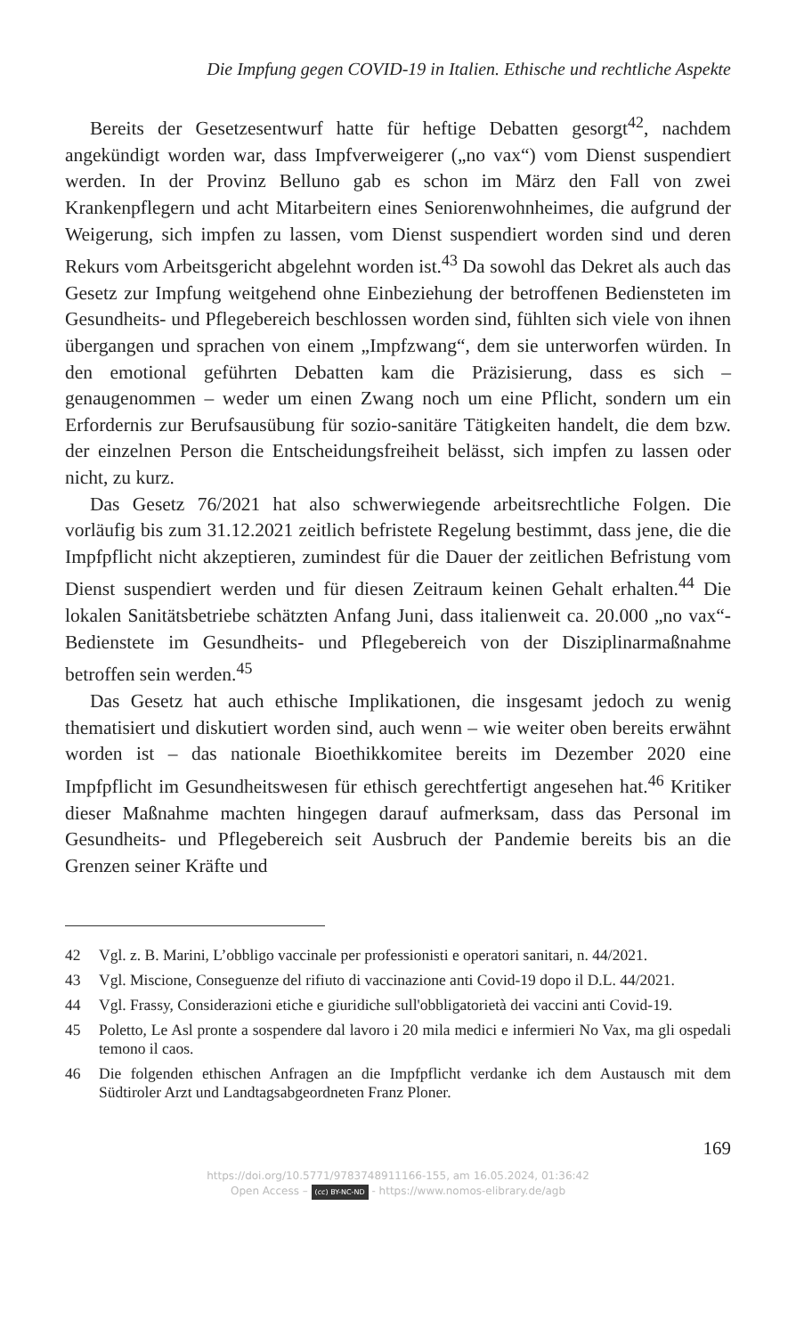Die Impfung gegen COVID-19 in Italien. Ethische und rechtliche Aspekte
Bereits der Gesetzesentwurf hatte für heftige Debatten gesorgt<sup>42</sup>, nachdem angekündigt worden war, dass Impfverweigerer („no vax“) vom Dienst suspendiert werden. In der Provinz Belluno gab es schon im März den Fall von zwei Krankenpflegern und acht Mitarbeitern eines Seniorenwohnheimes, die aufgrund der Weigerung, sich impfen zu lassen, vom Dienst suspendiert worden sind und deren Rekurs vom Arbeitsgericht abgelehnt worden ist.<sup>43</sup> Da sowohl das Dekret als auch das Gesetz zur Impfung weitgehend ohne Einbeziehung der betroffenen Bediensteten im Gesundheits- und Pflegebereich beschlossen worden sind, fühlten sich viele von ihnen übergangen und sprachen von einem „Impfzwang“, dem sie unterworfen würden. In den emotional geführten Debatten kam die Präzisierung, dass es sich – genaugenommen – weder um einen Zwang noch um eine Pflicht, sondern um ein Erfordernis zur Berufsausübung für sozio-sanitäre Tätigkeiten handelt, die dem bzw. der einzelnen Person die Entscheidungsfreiheit belässt, sich impfen zu lassen oder nicht, zu kurz.
Das Gesetz 76/2021 hat also schwerwiegende arbeitsrechtliche Folgen. Die vorläufig bis zum 31.12.2021 zeitlich befristete Regelung bestimmt, dass jene, die die Impfpflicht nicht akzeptieren, zumindest für die Dauer der zeitlichen Befristung vom Dienst suspendiert werden und für diesen Zeitraum keinen Gehalt erhalten.<sup>44</sup> Die lokalen Sanitätsbetriebe schätzten Anfang Juni, dass italienweit ca. 20.000 „no vax“-Bedienstete im Gesundheits- und Pflegebereich von der Disziplinarmaßnahme betroffen sein werden.<sup>45</sup>
Das Gesetz hat auch ethische Implikationen, die insgesamt jedoch zu wenig thematisiert und diskutiert worden sind, auch wenn – wie weiter oben bereits erwähnt worden ist – das nationale Bioethikkomitee bereits im Dezember 2020 eine Impfpflicht im Gesundheitswesen für ethisch gerechtfertigt angesehen hat.<sup>46</sup> Kritiker dieser Maßnahme machten hingegen darauf aufmerksam, dass das Personal im Gesundheits- und Pflegebereich seit Ausbruch der Pandemie bereits bis an die Grenzen seiner Kräfte und
42 Vgl. z. B. Marini, L’obbligo vaccinale per professionisti e operatori sanitari, n. 44/2021.
43 Vgl. Miscione, Conseguenze del rifiuto di vaccinazione anti Covid-19 dopo il D.L. 44/2021.
44 Vgl. Frassy, Considerazioni etiche e giuridiche sull'obbligatorietà dei vaccini anti Covid-19.
45 Poletto, Le Asl pronte a sospendere dal lavoro i 20 mila medici e infermieri No Vax, ma gli ospedali temono il caos.
46 Die folgenden ethischen Anfragen an die Impfpflicht verdanke ich dem Austausch mit dem Südtiroler Arzt und Landtagsabgeordneten Franz Ploner.
169
https://doi.org/10.5771/9783748911166-155, am 16.05.2024, 01:36:42
Open Access – (cc) BY-NC-ND - https://www.nomos-elibrary.de/agb